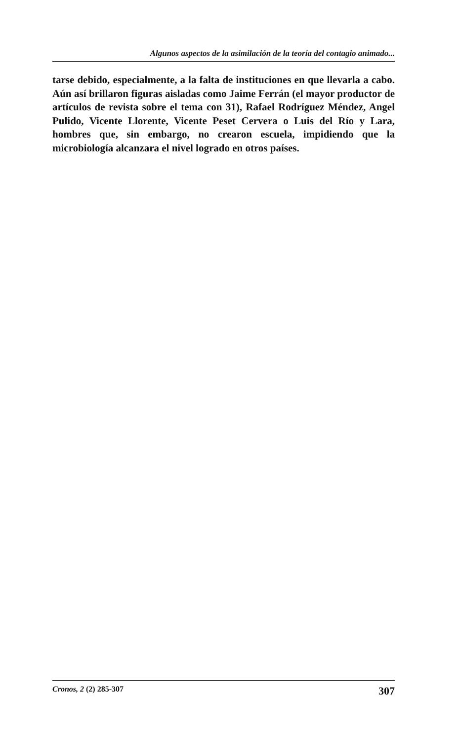Algunos aspectos de la asimilación de la teoría del contagio animado...
tarse debido, especialmente, a la falta de instituciones en que llevarla a cabo. Aún así brillaron figuras aisladas como Jaime Ferrán (el mayor productor de artículos de revista sobre el tema con 31), Rafael Rodríguez Méndez, Angel Pulido, Vicente Llorente, Vicente Peset Cervera o Luis del Río y Lara, hombres que, sin embargo, no crearon escuela, impidiendo que la microbiología alcanzara el nivel logrado en otros países.
Cronos, 2 (2) 285-307 307